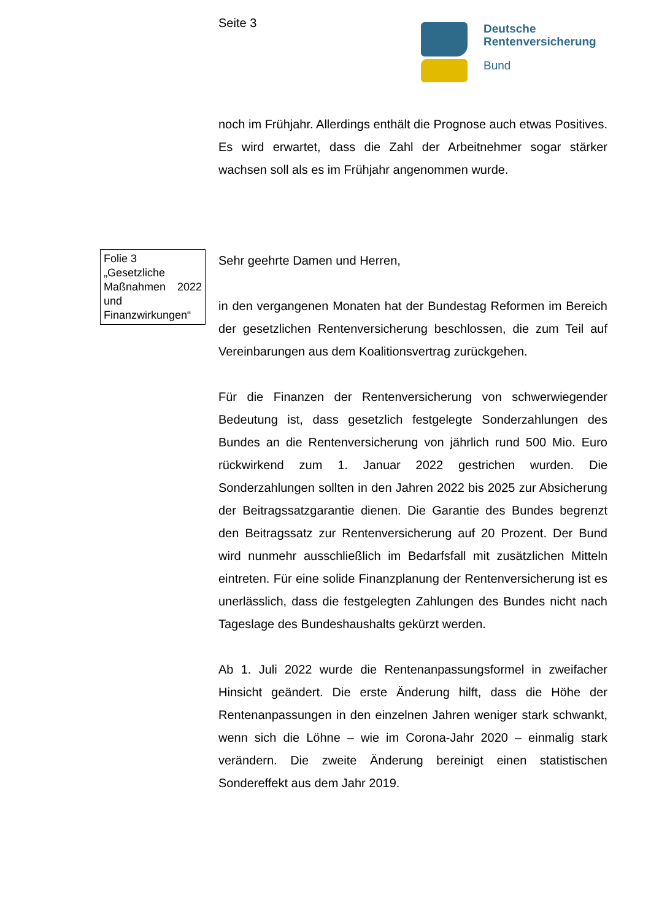Seite 3
Deutsche
Rentenversicherung
Bund
noch im Frühjahr. Allerdings enthält die Prognose auch etwas Positives. Es wird erwartet, dass die Zahl der Arbeitnehmer sogar stärker wachsen soll als es im Frühjahr angenommen wurde.
Folie 3
„Gesetzliche Maßnahmen 2022 und Finanzwirkungen“
Sehr geehrte Damen und Herren,
in den vergangenen Monaten hat der Bundestag Reformen im Bereich der gesetzlichen Rentenversicherung beschlossen, die zum Teil auf Vereinbarungen aus dem Koalitionsvertrag zurückgehen.
Für die Finanzen der Rentenversicherung von schwerwiegender Bedeutung ist, dass gesetzlich festgelegte Sonderzahlungen des Bundes an die Rentenversicherung von jährlich rund 500 Mio. Euro rückwirkend zum 1. Januar 2022 gestrichen wurden. Die Sonderzahlungen sollten in den Jahren 2022 bis 2025 zur Absicherung der Beitragssatzgarantie dienen. Die Garantie des Bundes begrenzt den Beitragssatz zur Rentenversicherung auf 20 Prozent. Der Bund wird nunmehr ausschließlich im Bedarfsfall mit zusätzlichen Mitteln eintreten. Für eine solide Finanzplanung der Rentenversicherung ist es unerlässlich, dass die festgelegten Zahlungen des Bundes nicht nach Tageslage des Bundeshaushalts gekürzt werden.
Ab 1. Juli 2022 wurde die Rentenanpassungsformel in zweifacher Hinsicht geändert. Die erste Änderung hilft, dass die Höhe der Rentenanpassungen in den einzelnen Jahren weniger stark schwankt, wenn sich die Löhne – wie im Corona-Jahr 2020 – einmalig stark verändern. Die zweite Änderung bereinigt einen statistischen Sondereffekt aus dem Jahr 2019.